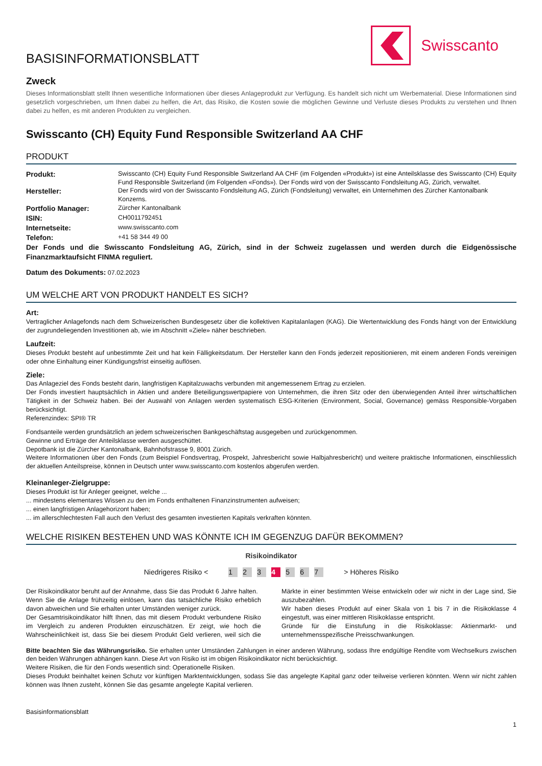Swisscanto
BASISINFORMATIONSBLATT
Zweck
Dieses Informationsblatt stellt Ihnen wesentliche Informationen über dieses Anlageprodukt zur Verfügung. Es handelt sich nicht um Werbematerial. Diese Informationen sind gesetzlich vorgeschrieben, um Ihnen dabei zu helfen, die Art, das Risiko, die Kosten sowie die möglichen Gewinne und Verluste dieses Produkts zu verstehen und Ihnen dabei zu helfen, es mit anderen Produkten zu vergleichen.
Swisscanto (CH) Equity Fund Responsible Switzerland AA CHF
PRODUKT
| Produkt: | Swisscanto (CH) Equity Fund Responsible Switzerland AA CHF (im Folgenden «Produkt») ist eine Anteilsklasse des Swisscanto (CH) Equity Fund Responsible Switzerland (im Folgenden «Fonds»). Der Fonds wird von der Swisscanto Fondsleitung AG, Zürich, verwaltet. |
| Hersteller: | Der Fonds wird von der Swisscanto Fondsleitung AG, Zürich (Fondsleitung) verwaltet, ein Unternehmen des Zürcher Kantonalbank Konzerns. |
| Portfolio Manager: | Zürcher Kantonalbank |
| ISIN: | CH0011792451 |
| Internetseite: | www.swisscanto.com |
| Telefon: | +41 58 344 49 00 |
Der Fonds und die Swisscanto Fondsleitung AG, Zürich, sind in der Schweiz zugelassen und werden durch die Eidgenössische Finanzmarktaufsicht FINMA reguliert.
Datum des Dokuments: 07.02.2023
UM WELCHE ART VON PRODUKT HANDELT ES SICH?
Art:
Vertraglicher Anlagefonds nach dem Schweizerischen Bundesgesetz über die kollektiven Kapitalanlagen (KAG). Die Wertentwicklung des Fonds hängt von der Entwicklung der zugrundeliegenden Investitionen ab, wie im Abschnitt «Ziele» näher beschrieben.
Laufzeit:
Dieses Produkt besteht auf unbestimmte Zeit und hat kein Fälligkeitsdatum. Der Hersteller kann den Fonds jederzeit repositionieren, mit einem anderen Fonds vereinigen oder ohne Einhaltung einer Kündigungsfrist einseitig auflösen.
Ziele:
Das Anlageziel des Fonds besteht darin, langfristigen Kapitalzuwachs verbunden mit angemessenem Ertrag zu erzielen.
Der Fonds investiert hauptsächlich in Aktien und andere Beteiligungswertpapiere von Unternehmen, die ihren Sitz oder den überwiegenden Anteil ihrer wirtschaftlichen Tätigkeit in der Schweiz haben. Bei der Auswahl von Anlagen werden systematisch ESG-Kriterien (Environment, Social, Governance) gemäss Responsible-Vorgaben berücksichtigt.
Referenzindex: SPI® TR
Fondsanteile werden grundsätzlich an jedem schweizerischen Bankgeschäftstag ausgegeben und zurückgenommen.
Gewinne und Erträge der Anteilsklasse werden ausgeschüttet.
Depotbank ist die Zürcher Kantonalbank, Bahnhofstrasse 9, 8001 Zürich.
Weitere Informationen über den Fonds (zum Beispiel Fondsvertrag, Prospekt, Jahresbericht sowie Halbjahresbericht) und weitere praktische Informationen, einschliesslich der aktuellen Anteilspreise, können in Deutsch unter www.swisscanto.com kostenlos abgerufen werden.
Kleinanleger-Zielgruppe:
Dieses Produkt ist für Anleger geeignet, welche ...
... mindestens elementares Wissen zu den im Fonds enthaltenen Finanzinstrumenten aufweisen;
... einen langfristigen Anlagehorizont haben;
... im allerschlechtesten Fall auch den Verlust des gesamten investierten Kapitals verkraften könnten.
WELCHE RISIKEN BESTEHEN UND WAS KÖNNTE ICH IM GEGENZUG DAFÜR BEKOMMEN?
Risikoindikator
Niedrigeres Risiko < 1 2 3 4 5 6 7 > Höheres Risiko
Der Risikoindikator beruht auf der Annahme, dass Sie das Produkt 6 Jahre halten.
Wenn Sie die Anlage frühzeitig einlösen, kann das tatsächliche Risiko erheblich davon abweichen und Sie erhalten unter Umständen weniger zurück.
Der Gesamtrisikoindikator hilft Ihnen, das mit diesem Produkt verbundene Risiko im Vergleich zu anderen Produkten einzuschätzen. Er zeigt, wie hoch die Wahrscheinlichkeit ist, dass Sie bei diesem Produkt Geld verlieren, weil sich die Märkte in einer bestimmten Weise entwickeln oder wir nicht in der Lage sind, Sie auszubezahlen.
Wir haben dieses Produkt auf einer Skala von 1 bis 7 in die Risikoklasse 4 eingestuft, was einer mittleren Risikoklasse entspricht.
Gründe für die Einstufung in die Risikoklasse: Aktienmarkt- und unternehmensspezifische Preisschwankungen.
Bitte beachten Sie das Währungsrisiko. Sie erhalten unter Umständen Zahlungen in einer anderen Währung, sodass Ihre endgültige Rendite vom Wechselkurs zwischen den beiden Währungen abhängen kann. Diese Art von Risiko ist im obigen Risikoindikator nicht berücksichtigt.
Weitere Risiken, die für den Fonds wesentlich sind: Operationelle Risiken.
Dieses Produkt beinhaltet keinen Schutz vor künftigen Marktentwicklungen, sodass Sie das angelegte Kapital ganz oder teilweise verlieren könnten. Wenn wir nicht zahlen können was Ihnen zusteht, können Sie das gesamte angelegte Kapital verlieren.
Basisinformationsblatt
1